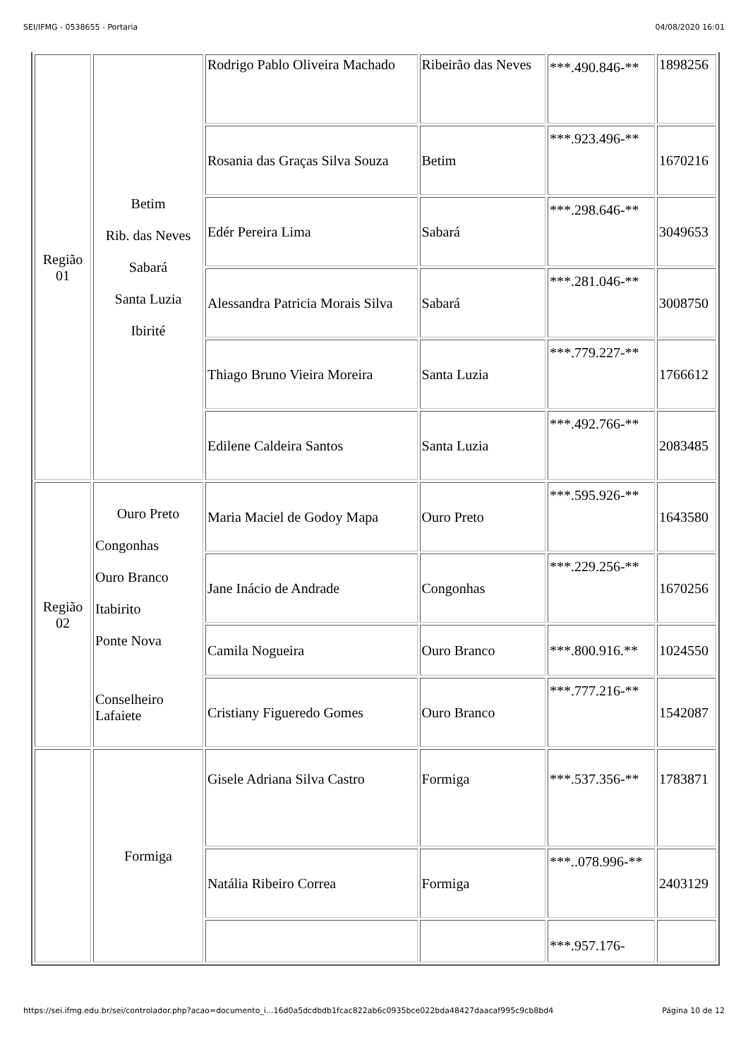SEI/IFMG - 0538655 - Portaria 04/08/2020 16:01
| Região 01 | Betim Rib. das Neves Sabará Santa Luzia Ibirité | Rodrigo Pablo Oliveira Machado | Ribeirão das Neves | ***.490.846-** | 1898256 |
| | | Rosania das Graças Silva Souza | Betim | ***.923.496-** | 1670216 |
| | | Edér Pereira Lima | Sabará | ***.298.646-** | 3049653 |
| | | Alessandra Patricia Morais Silva | Sabará | ***.281.046-** | 3008750 |
| | | Thiago Bruno Vieira Moreira | Santa Luzia | ***.779.227-** | 1766612 |
| | | Edilene Caldeira Santos | Santa Luzia | ***.492.766-** | 2083485 |
| Região 02 | Ouro Preto Congonhas Ouro Branco Itabirito Ponte Nova Conselheiro Lafaiete | Maria Maciel de Godoy Mapa | Ouro Preto | ***.595.926-** | 1643580 |
| | | Jane Inácio de Andrade | Congonhas | ***.229.256-** | 1670256 |
| | | Camila Nogueira | Ouro Branco | ***.800.916.** | 1024550 |
| | | Cristiany Figueredo Gomes | Ouro Branco | ***.777.216-** | 1542087 |
| | Formiga | Gisele Adriana Silva Castro | Formiga | ***.537.356-** | 1783871 |
| | | Natália Ribeiro Correa | Formiga | ***..078.996-** | 2403129 |
| | | | | ***.957.176- | |
https://sei.ifmg.edu.br/sei/controlador.php?acao=documento_i...16d0a5dcdbdb1fcac822ab6c0935bce022bda48427daacaf995c9cb8bd4 Página 10 de 12